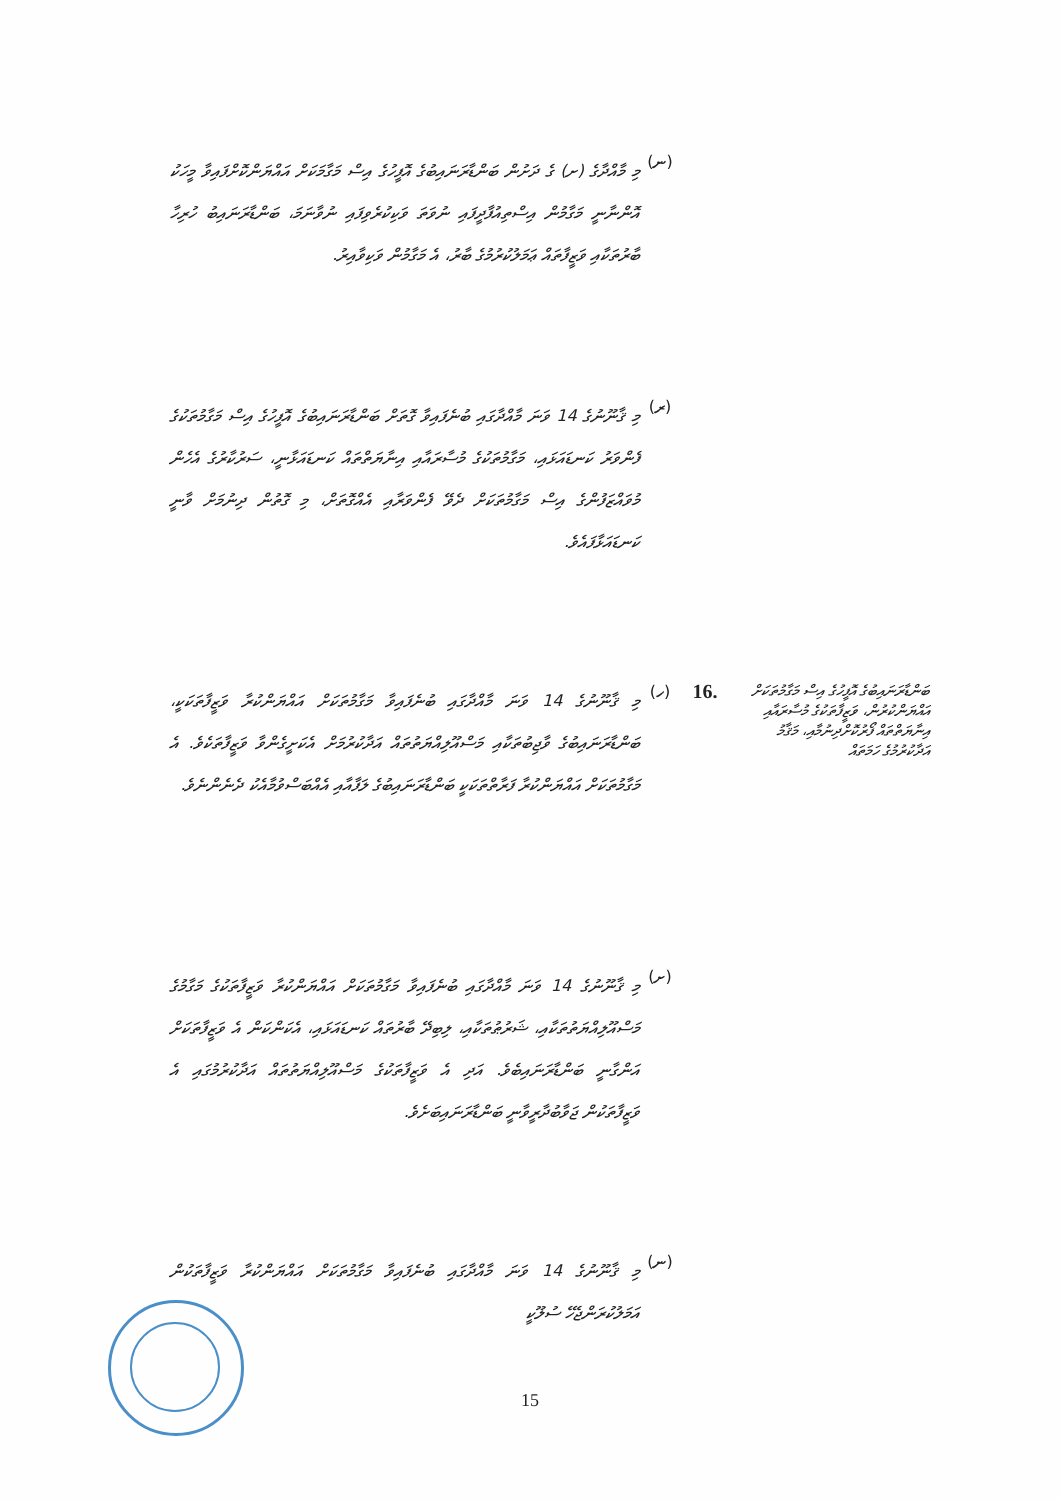(ނ)
މި މާއްދާގެ (ށ) ގެ ދަށުން ބަންޑާރަނައިބުގެ އޮފީހުގެ އިސް މަގާމަކަށް އައްޔަންކޮށްފައިވާ މީހަކު އޮންނާނީ މަގާމުން އިސްތިއުފާދީފައި ނުވަތަ ވަކިކުރެވިފައި ނުވާނަމަ، ބަންޑާރަނައިބު ހުރިހާ ބާރުތަކާއި ވަޒީފާތައް ޢަމަލުކުރުމުގެ ބާރު، އެ މަގާމުން ވަކިވާއިރު.
(ރ)
މި ޤާނޫނުގެ 14 ވަނަ މާއްދާގައި ބުނެފައިވާ ގޮތަށް ބަންޑާރަނައިބުގެ އޮފީހުގެ އިސް މަގާމުތަކުގެ ފެންވަރު ކަނޑައަޅައި، މަގާމުތަކުގެ މުސާރައާއި އިނާޔަތްތައް ކަނޑައަޅާނީ، ސަރުކާރުގެ އެހެން މުވައްޒަފުންގެ އިސް މަގާމުތަކަށް ދެވޭ ފެންވަރާއި އެއްގޮތަށް، މި ގޮތުން ދިނުމަށް ވާނީ ކަނޑައަޅާފައެވެ.
ބަންޑާރަނައިބުގެ އޮފީހުގެ އިސް މަގާމުތަކަށް އައްޔަންކުރުން، ވަޒީފާތަކުގެ މުސާރައާއި އިނާޔަތްތައް ފޯރުކޮށްދިނުމާއި، މަޤާމު އަދާކުރުމުގެ ހަމަތައް
16.
(ހ)
މި ޤާނޫނުގެ 14 ވަނަ މާއްދާގައި ބުނެފައިވާ މަގާމުތަކަށް އައްޔަންކުރާ ވަޒީފާތަކަކީ، ބަންޑާރަނައިބުގެ ވާޖިބުތަކާއި މަސްއޫލިއްޔަތުތައް އަދާކުރުމަށް އެކަށީގެންވާ ވަޒީފާތަކެވެ. އެ މަގާމުތަކަށް އައްޔަންކުރާ ފަރާތްތަކަކީ ބަންޑާރަނައިބުގެ ލަފާއާއި އެއްބަސްވުމާއެކު ދެނެންނެވެ.
(ށ)
މި ޤާނޫނުގެ 14 ވަނަ މާއްދާގައި ބުނެފައިވާ މަގާމުތަކަށް އައްޔަންކުރާ ވަޒީފާތަކުގެ މަގާމުގެ މަސްއޫލިއްޔަތުތަކާއި، ޝަރުޠުތަކާއި، ލިބިދޭ ބާރުތައް ކަނޑައަޅައި، އެކަންކަން އެ ވަޒީފާތަކަށް އަންގާނީ ބަންޑާރަނައިބެވެ. އަދި އެ ވަޒީފާތަކުގެ މަސްއޫލިއްޔަތުތައް އަދާކުރުމުގައި އެ ވަޒީފާތަކުން ޖަވާބުދާރީވާނީ ބަންޑާރަނައިބަށެވެ.
(ނ)
މި ޤާނޫނުގެ 14 ވަނަ މާއްދާގައި ބުނެފައިވާ މަގާމުތަކަށް އައްޔަންކުރާ ވަޒީފާތަކުން އަމަލުކުރަންޖެހޭ ސުލޫކީ
15